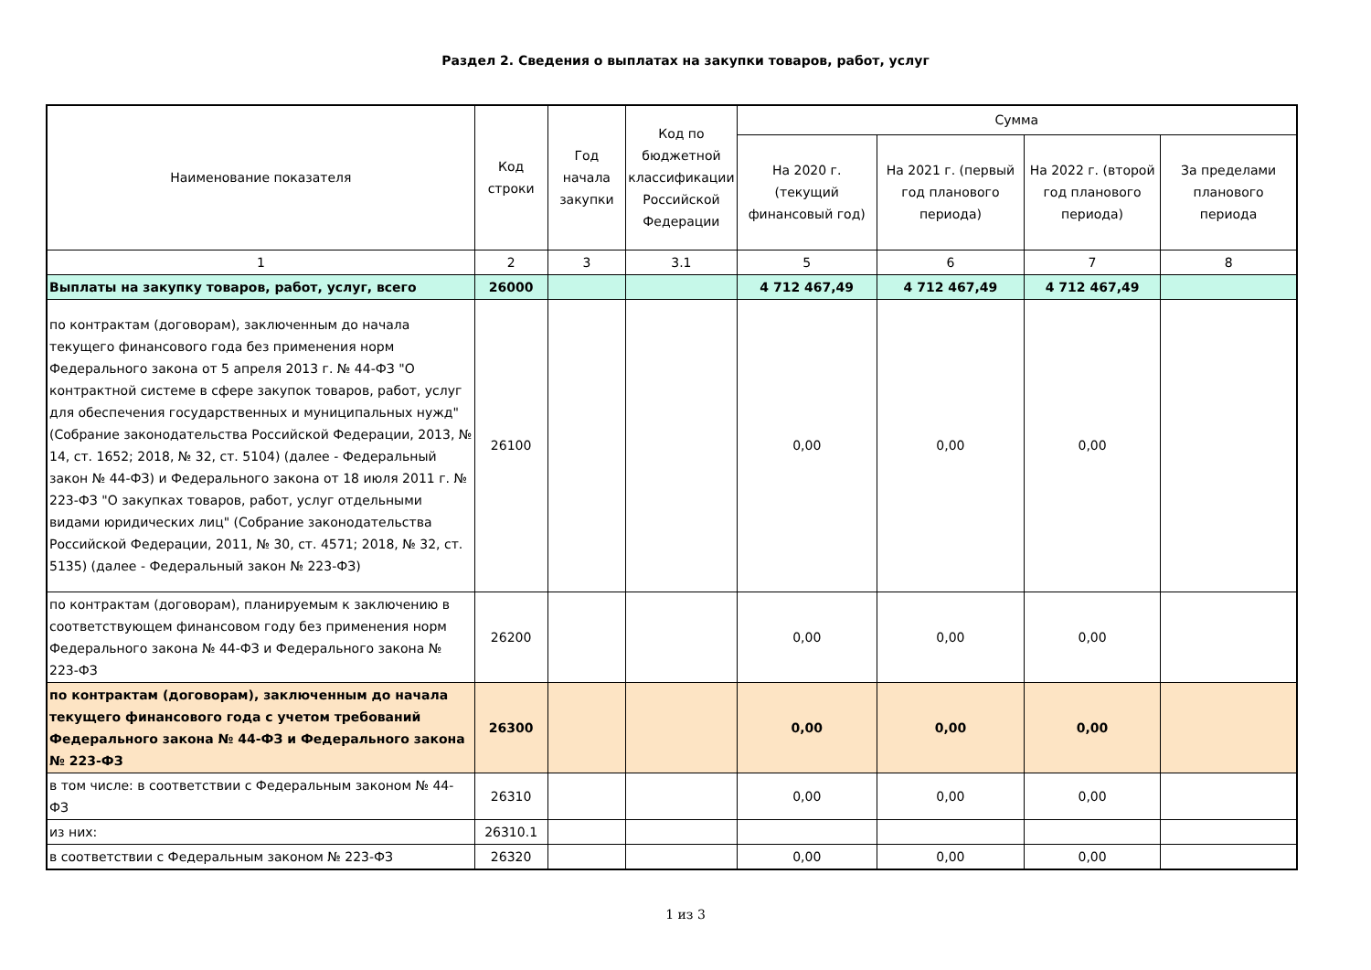Раздел 2. Сведения о выплатах на закупки товаров, работ, услуг
| Наименование показателя | Код строки | Год начала закупки | Код по бюджетной классификации Российской Федерации | Сумма | | | |
| --- | --- | --- | --- | --- | --- | --- | --- |
| | | | | На 2020 г. (текущий финансовый год) | На 2021 г. (первый год планового периода) | На 2022 г. (второй год планового периода) | За пределами планового периода |
| 1 | 2 | 3 | 3.1 | 5 | 6 | 7 | 8 |
| Выплаты на закупку товаров, работ, услуг, всего | 26000 | | | 4 712 467,49 | 4 712 467,49 | 4 712 467,49 | |
| по контрактам (договорам), заключенным до начала текущего финансового года без применения норм Федерального закона от 5 апреля 2013 г. № 44-ФЗ "О контрактной системе в сфере закупок товаров, работ, услуг для обеспечения государственных и муниципальных нужд" (Собрание законодательства Российской Федерации, 2013, № 14, ст. 1652; 2018, № 32, ст. 5104) (далее - Федеральный закон № 44-ФЗ) и Федерального закона от 18 июля 2011 г. № 223-ФЗ "О закупках товаров, работ, услуг отдельными видами юридических лиц" (Собрание законодательства Российской Федерации, 2011, № 30, ст. 4571; 2018, № 32, ст. 5135) (далее - Федеральный закон № 223-ФЗ) | 26100 | | | 0,00 | 0,00 | 0,00 | |
| по контрактам (договорам), планируемым к заключению в соответствующем финансовом году без применения норм Федерального закона № 44-ФЗ и Федерального закона № 223-ФЗ | 26200 | | | 0,00 | 0,00 | 0,00 | |
| по контрактам (договорам), заключенным до начала текущего финансового года с учетом требований Федерального закона № 44-ФЗ и Федерального закона № 223-ФЗ | 26300 | | | 0,00 | 0,00 | 0,00 | |
| в том числе: в соответствии с Федеральным законом № 44-ФЗ | 26310 | | | 0,00 | 0,00 | 0,00 | |
| из них: | 26310.1 | | | | | | |
| в соответствии с Федеральным законом № 223-ФЗ | 26320 | | | 0,00 | 0,00 | 0,00 | |
1 из 3